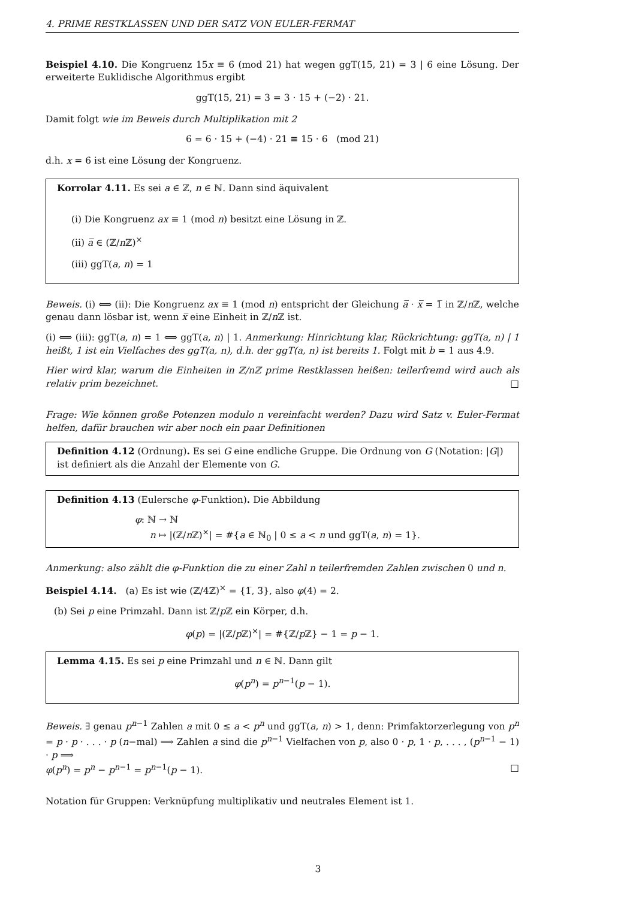4. PRIME RESTKLASSEN UND DER SATZ VON EULER-FERMAT
Beispiel 4.10. Die Kongruenz 15x ≡ 6 (mod 21) hat wegen ggT(15, 21) = 3 | 6 eine Lösung. Der erweiterte Euklidische Algorithmus ergibt
ggT(15, 21) = 3 = 3 · 15 + (−2) · 21.
Damit folgt wie im Beweis durch Multiplikation mit 2
6 = 6 · 15 + (−4) · 21 ≡ 15 · 6 (mod 21)
d.h. x = 6 ist eine Lösung der Kongruenz.
Korrolar 4.11. Es sei a ∈ ℤ, n ∈ ℕ. Dann sind äquivalent
(i) Die Kongruenz ax ≡ 1 (mod n) besitzt eine Lösung in ℤ.
(ii) a̅ ∈ (ℤ/n ℤ)<sup>×</sup>
(iii) ggT(a, n) = 1
Beweis. (i) ⟺ (ii): Die Kongruenz ax ≡ 1 (mod n) entspricht der Gleichung a̅ · x̅ = 1̅ in ℤ/n ℤ, welche genau dann lösbar ist, wenn x̅ eine Einheit in ℤ/n ℤ ist.
(i) ⟺ (iii): ggT(a, n) = 1 ⟺ ggT(a, n) | 1. Anmerkung: Hinrichtung klar, Rückrichtung: ggT(a, n) | 1 heißt, 1 ist ein Vielfaches des ggT(a, n), d.h. der ggT(a, n) ist bereits 1. Folgt mit b = 1 aus 4.9.
Hier wird klar, warum die Einheiten in ℤ/nℤ prime Restklassen heißen: teilerfremd wird auch als relativ prim bezeichnet. □
Frage: Wie können große Potenzen modulo n vereinfacht werden? Dazu wird Satz v. Euler-Fermat helfen, dafür brauchen wir aber noch ein paar Definitionen
Definition 4.12 (Ordnung). Es sei G eine endliche Gruppe. Die Ordnung von G (Notation: |G|) ist definiert als die Anzahl der Elemente von G.
Definition 4.13 (Eulersche φ-Funktion). Die Abbildung
φ: ℕ → ℕ
n ↦ |(ℤ/n ℤ)<sup>×</sup>| = #{a ∈ ℕ<sub>0</sub> | 0 ≤ a < n und ggT(a, n) = 1}.
Anmerkung: also zählt die φ-Funktion die zu einer Zahl n teilerfremden Zahlen zwischen 0 und n.
Beispiel 4.14. (a) Es ist wie (ℤ/4ℤ)<sup>×</sup> = {1̅, 3̅}, also φ(4) = 2.
(b) Sei p eine Primzahl. Dann ist ℤ/p ℤ ein Körper, d.h.
φ(p) = |(ℤ/p ℤ)<sup>×</sup>| = #{ℤ/p ℤ} − 1 = p − 1.
Lemma 4.15. Es sei p eine Primzahl und n ∈ ℕ. Dann gilt
φ(p<sup>n</sup>) = p<sup>n−1</sup>(p − 1).
Beweis. ∃ genau p<sup>n−1</sup> Zahlen a mit 0 ≤ a < p<sup>n</sup> und ggT(a, n) > 1, denn: Primfaktorzerlegung von p<sup>n</sup> = p · p · . . . · p (n−mal) ⟹ Zahlen a sind die p<sup>n−1</sup> Vielfachen von p, also 0 · p, 1 · p, . . . , (p<sup>n−1</sup> − 1) · p ⟹
φ(p<sup>n</sup>) = p<sup>n</sup> − p<sup>n−1</sup> = p<sup>n−1</sup>(p − 1). □
Notation für Gruppen: Verknüpfung multiplikativ und neutrales Element ist 1.
3